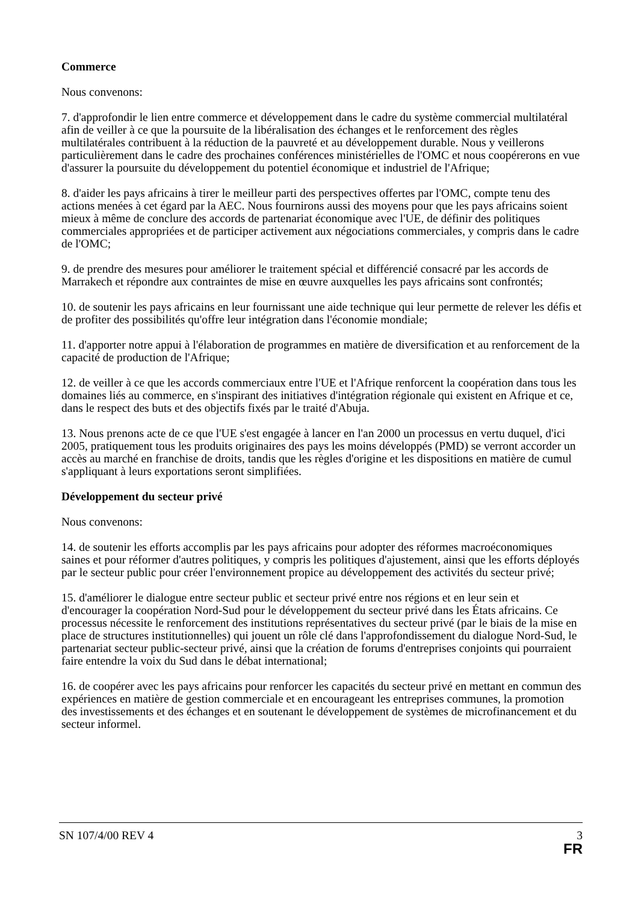Commerce
Nous convenons:
7. d'approfondir le lien entre commerce et développement dans le cadre du système commercial multilatéral afin de veiller à ce que la poursuite de la libéralisation des échanges et le renforcement des règles multilatérales contribuent à la réduction de la pauvreté et au développement durable. Nous y veillerons particulièrement dans le cadre des prochaines conférences ministérielles de l'OMC et nous coopérerons en vue d'assurer la poursuite du développement du potentiel économique et industriel de l'Afrique;
8. d'aider les pays africains à tirer le meilleur parti des perspectives offertes par l'OMC, compte tenu des actions menées à cet égard par la AEC. Nous fournirons aussi des moyens pour que les pays africains soient mieux à même de conclure des accords de partenariat économique avec l'UE, de définir des politiques commerciales appropriées et de participer activement aux négociations commerciales, y compris dans le cadre de l'OMC;
9. de prendre des mesures pour améliorer le traitement spécial et différencié consacré par les accords de Marrakech et répondre aux contraintes de mise en œuvre auxquelles les pays africains sont confrontés;
10. de soutenir les pays africains en leur fournissant une aide technique qui leur permette de relever les défis et de profiter des possibilités qu'offre leur intégration dans l'économie mondiale;
11. d'apporter notre appui à l'élaboration de programmes en matière de diversification et au renforcement de la capacité de production de l'Afrique;
12. de veiller à ce que les accords commerciaux entre l'UE et l'Afrique renforcent la coopération dans tous les domaines liés au commerce, en s'inspirant des initiatives d'intégration régionale qui existent en Afrique et ce, dans le respect des buts et des objectifs fixés par le traité d'Abuja.
13. Nous prenons acte de ce que l'UE s'est engagée à lancer en l'an 2000 un processus en vertu duquel, d'ici 2005, pratiquement tous les produits originaires des pays les moins développés (PMD) se verront accorder un accès au marché en franchise de droits, tandis que les règles d'origine et les dispositions en matière de cumul s'appliquant à leurs exportations seront simplifiées.
Développement du secteur privé
Nous convenons:
14. de soutenir les efforts accomplis par les pays africains pour adopter des réformes macroéconomiques saines et pour réformer d'autres politiques, y compris les politiques d'ajustement, ainsi que les efforts déployés par le secteur public pour créer l'environnement propice au développement des activités du secteur privé;
15. d'améliorer le dialogue entre secteur public et secteur privé entre nos régions et en leur sein et d'encourager la coopération Nord-Sud pour le développement du secteur privé dans les États africains. Ce processus nécessite le renforcement des institutions représentatives du secteur privé (par le biais de la mise en place de structures institutionnelles) qui jouent un rôle clé dans l'approfondissement du dialogue Nord-Sud, le partenariat secteur public-secteur privé, ainsi que la création de forums d'entreprises conjoints qui pourraient faire entendre la voix du Sud dans le débat international;
16. de coopérer avec les pays africains pour renforcer les capacités du secteur privé en mettant en commun des expériences en matière de gestion commerciale et en encourageant les entreprises communes, la promotion des investissements et des échanges et en soutenant le développement de systèmes de microfinancement et du secteur informel.
SN 107/4/00 REV 4 3
FR